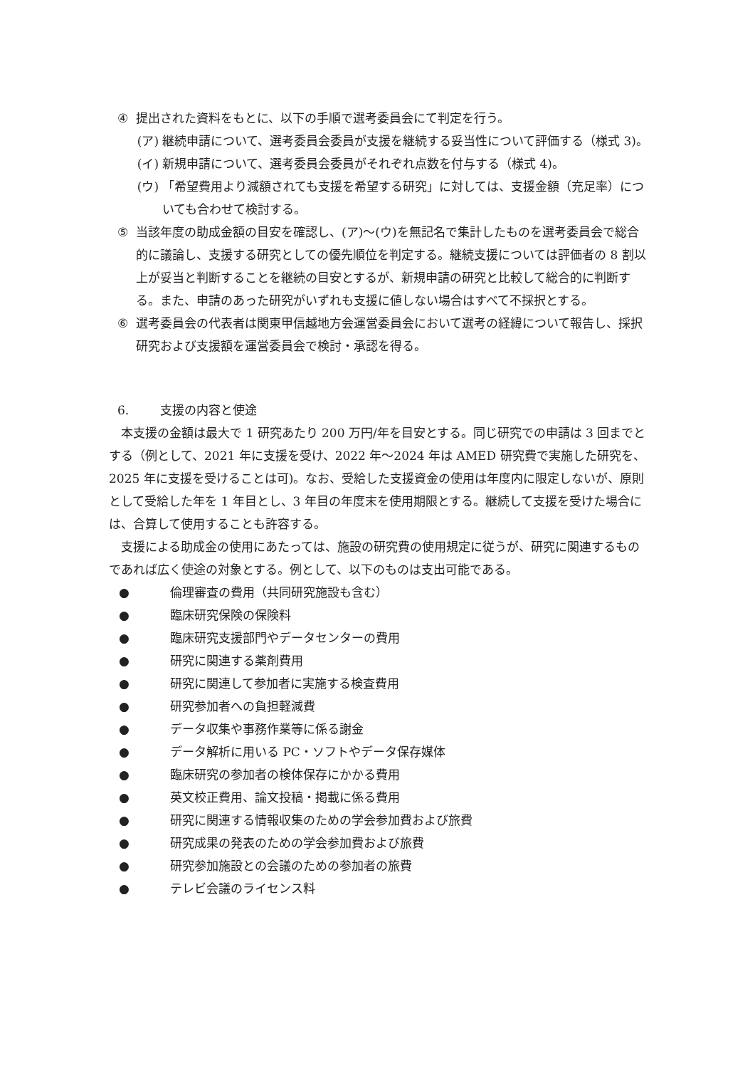④ 提出された資料をもとに、以下の手順で選考委員会にて判定を行う。
(ア) 継続申請について、選考委員会委員が支援を継続する妥当性について評価する（様式 3)。
(イ) 新規申請について、選考委員会委員がそれぞれ点数を付与する（様式 4)。
(ウ) 「希望費用より減額されても支援を希望する研究」に対しては、支援金額（充足率）についても合わせて検討する。
⑤ 当該年度の助成金額の目安を確認し、(ア)～(ウ)を無記名で集計したものを選考委員会で総合的に議論し、支援する研究としての優先順位を判定する。継続支援については評価者の 8 割以上が妥当と判断することを継続の目安とするが、新規申請の研究と比較して総合的に判断する。また、申請のあった研究がいずれも支援に値しない場合はすべて不採択とする。
⑥ 選考委員会の代表者は関東甲信越地方会運営委員会において選考の経緯について報告し、採択研究および支援額を運営委員会で検討・承認を得る。
6. 支援の内容と使途
本支援の金額は最大で 1 研究あたり 200 万円/年を目安とする。同じ研究での申請は 3 回までとする（例として、2021 年に支援を受け、2022 年～2024 年は AMED 研究費で実施した研究を、2025 年に支援を受けることは可)。なお、受給した支援資金の使用は年度内に限定しないが、原則として受給した年を 1 年目とし、3 年目の年度末を使用期限とする。継続して支援を受けた場合には、合算して使用することも許容する。
支援による助成金の使用にあたっては、施設の研究費の使用規定に従うが、研究に関連するものであれば広く使途の対象とする。例として、以下のものは支出可能である。
● 倫理審査の費用（共同研究施設も含む）
● 臨床研究保険の保険料
● 臨床研究支援部門やデータセンターの費用
● 研究に関連する薬剤費用
● 研究に関連して参加者に実施する検査費用
● 研究参加者への負担軽減費
● データ収集や事務作業等に係る謝金
● データ解析に用いる PC・ソフトやデータ保存媒体
● 臨床研究の参加者の検体保存にかかる費用
● 英文校正費用、論文投稿・掲載に係る費用
● 研究に関連する情報収集のための学会参加費および旅費
● 研究成果の発表のための学会参加費および旅費
● 研究参加施設との会議のための参加者の旅費
● テレビ会議のライセンス料